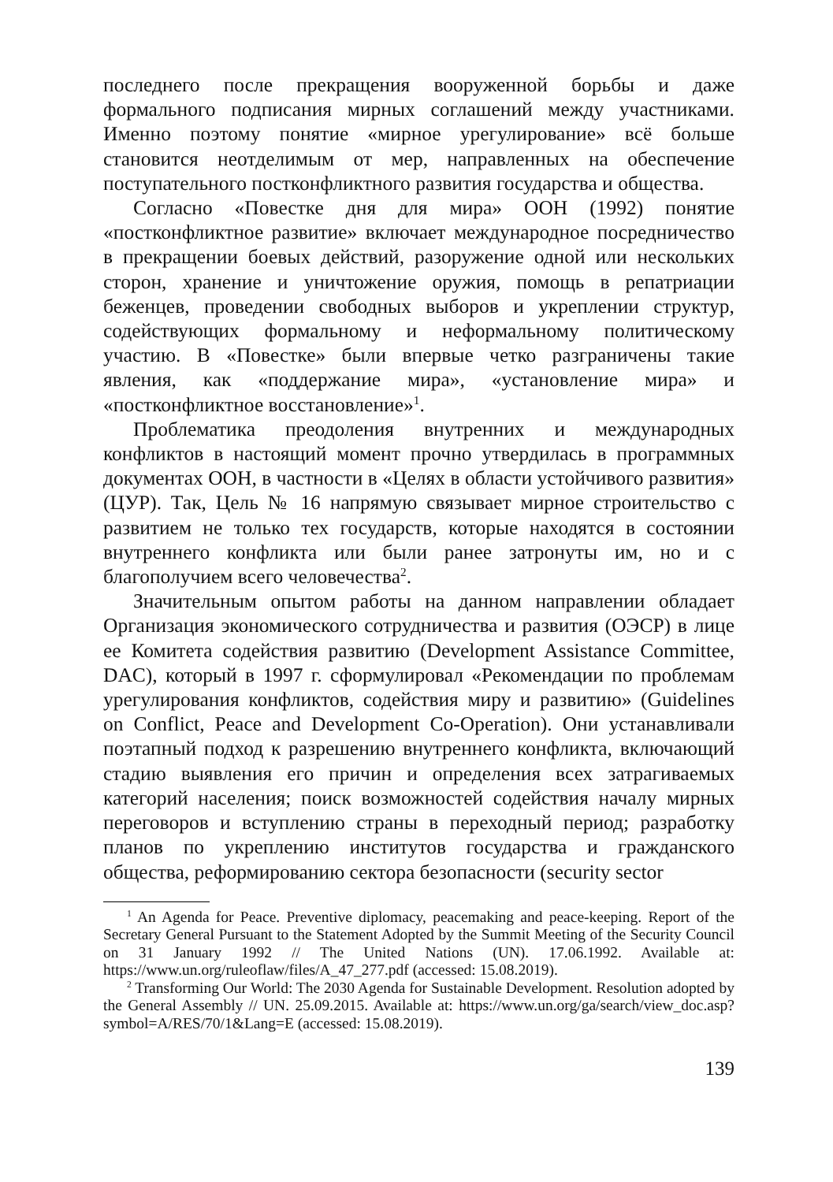последнего после прекращения вооруженной борьбы и даже формального подписания мирных соглашений между участниками. Именно поэтому понятие «мирное урегулирование» всё больше становится неотделимым от мер, направленных на обеспечение поступательного постконфликтного развития государства и общества.
Согласно «Повестке дня для мира» ООН (1992) понятие «постконфликтное развитие» включает международное посредничество в прекращении боевых действий, разоружение одной или нескольких сторон, хранение и уничтожение оружия, помощь в репатриации беженцев, проведении свободных выборов и укреплении структур, содействующих формальному и неформальному политическому участию. В «Повестке» были впервые четко разграничены такие явления, как «поддержание мира», «установление мира» и «постконфликтное восстановление»<sup>1</sup>.
Проблематика преодоления внутренних и международных конфликтов в настоящий момент прочно утвердилась в программных документах ООН, в частности в «Целях в области устойчивого развития» (ЦУР). Так, Цель № 16 напрямую связывает мирное строительство с развитием не только тех государств, которые находятся в состоянии внутреннего конфликта или были ранее затронуты им, но и с благополучием всего человечества<sup>2</sup>.
Значительным опытом работы на данном направлении обладает Организация экономического сотрудничества и развития (ОЭСР) в лице ее Комитета содействия развитию (Development Assistance Committee, DAC), который в 1997 г. сформулировал «Рекомендации по проблемам урегулирования конфликтов, содействия миру и развитию» (Guidelines on Conflict, Peace and Development Co-Operation). Они устанавливали поэтапный подход к разрешению внутреннего конфликта, включающий стадию выявления его причин и определения всех затрагиваемых категорий населения; поиск возможностей содействия началу мирных переговоров и вступлению страны в переходный период; разработку планов по укреплению институтов государства и гражданского общества, реформированию сектора безопасности (security sector
<sup>1</sup> An Agenda for Peace. Preventive diplomacy, peacemaking and peace-keeping. Report of the Secretary General Pursuant to the Statement Adopted by the Summit Meeting of the Security Council on 31 January 1992 // The United Nations (UN). 17.06.1992. Available at: https://www.un.org/ruleoflaw/files/A_47_277.pdf (accessed: 15.08.2019).
<sup>2</sup> Transforming Our World: The 2030 Agenda for Sustainable Development. Resolution adopted by the General Assembly // UN. 25.09.2015. Available at: https://www.un.org/ga/search/view_doc.asp?symbol=A/RES/70/1&Lang=E (accessed: 15.08.2019).
139